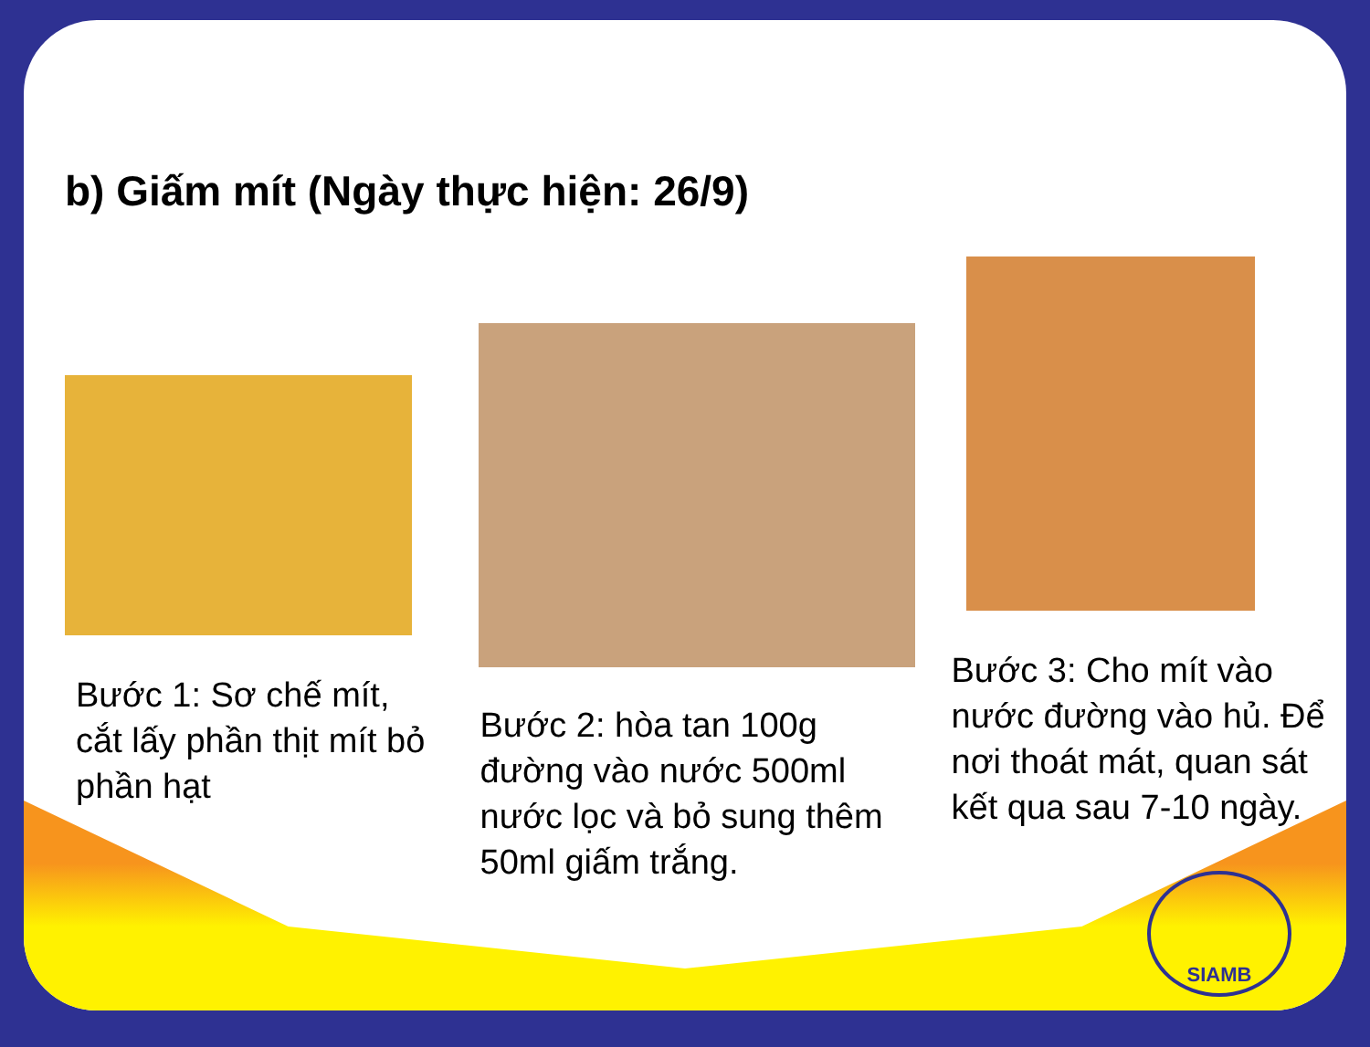b) Giấm mít (Ngày thực hiện: 26/9)
Bước 1: Sơ chế mít, cắt lấy phần thịt mít bỏ phần hạt
Bước 2: hòa tan 100g đường vào nước 500ml nước lọc và bỏ sung thêm 50ml giấm trắng.
Bước 3: Cho mít vào nước đường vào hủ. Để nơi thoát mát, quan sát kết qua sau 7-10 ngày.
SIAMB